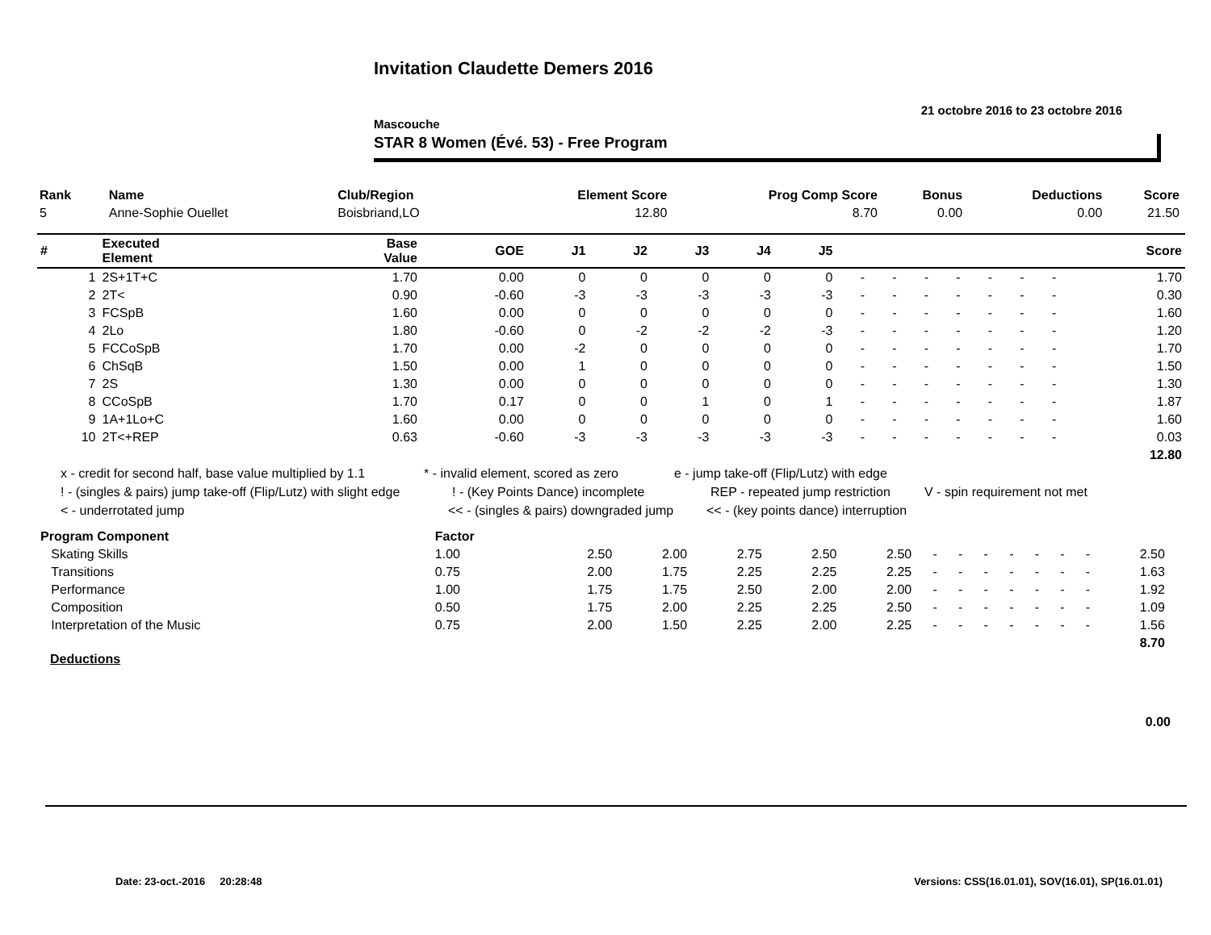Invitation Claudette Demers 2016
21 octobre 2016 to 23 octobre 2016
Mascouche
STAR 8 Women (Évé. 53) - Free Program
| Rank | Name | Club/Region | Element Score | Prog Comp Score | Bonus | Deductions | Score |
| --- | --- | --- | --- | --- | --- | --- | --- |
| 5 | Anne-Sophie Ouellet | Boisbriand,LO | 12.80 | 8.70 | 0.00 | 0.00 | 21.50 |
| # | Executed Element | Base Value | GOE | J1 | J2 | J3 | J4 | J5 | | | | | | | | Score |
| 1 | 2S+1T+C | 1.70 | 0.00 | 0 | 0 | 0 | 0 | 0 | - | - | - | - | - | - | - | 1.70 |
| 2 | 2T< | 0.90 | -0.60 | -3 | -3 | -3 | -3 | -3 | - | - | - | - | - | - | - | 0.30 |
| 3 | FCSpB | 1.60 | 0.00 | 0 | 0 | 0 | 0 | 0 | - | - | - | - | - | - | - | 1.60 |
| 4 | 2Lo | 1.80 | -0.60 | 0 | -2 | -2 | -2 | -3 | - | - | - | - | - | - | - | 1.20 |
| 5 | FCCoSpB | 1.70 | 0.00 | -2 | 0 | 0 | 0 | 0 | - | - | - | - | - | - | - | 1.70 |
| 6 | ChSqB | 1.50 | 0.00 | 1 | 0 | 0 | 0 | 0 | - | - | - | - | - | - | - | 1.50 |
| 7 | 2S | 1.30 | 0.00 | 0 | 0 | 0 | 0 | 0 | - | - | - | - | - | - | - | 1.30 |
| 8 | CCoSpB | 1.70 | 0.17 | 0 | 0 | 1 | 0 | 1 | - | - | - | - | - | - | - | 1.87 |
| 9 | 1A+1Lo+C | 1.60 | 0.00 | 0 | 0 | 0 | 0 | 0 | - | - | - | - | - | - | - | 1.60 |
| 10 | 2T<+REP | 0.63 | -0.60 | -3 | -3 | -3 | -3 | -3 | - | - | - | - | - | - | - | 0.03 |
| | | | | | | | | | | | | | | | | 12.80 |
x - credit for second half, base value multiplied by 1.1 * - invalid element, scored as zero e - jump take-off (Flip/Lutz) with edge
! - (singles & pairs) jump take-off (Flip/Lutz) with slight edge! - (Key Points Dance) incomplete REP - repeated jump restriction V - spin requirement not met
< - underrotated jump << - (singles & pairs) downgraded jump << - (key points dance) interruption
| Program Component | Factor | | | | | | | | | | | | | | |
| Skating Skills | 1.00 | 2.50 | 2.00 | 2.75 | 2.50 | 2.50 | - | - | - | - | - | - | - | 2.50 | |
| Transitions | 0.75 | 2.00 | 1.75 | 2.25 | 2.25 | 2.25 | - | - | - | - | - | - | - | 1.63 | |
| Performance | 1.00 | 1.75 | 1.75 | 2.50 | 2.00 | 2.00 | - | - | - | - | - | - | - | 1.92 | |
| Composition | 0.50 | 1.75 | 2.00 | 2.25 | 2.25 | 2.50 | - | - | - | - | - | - | - | 1.09 | |
| Interpretation of the Music | 0.75 | 2.00 | 1.50 | 2.25 | 2.00 | 2.25 | - | - | - | - | - | - | - | 1.56 | |
| | | | | | | | | | | | | | | 8.70 | |
Deductions
0.00
Date: 23-oct.-2016 20:28:48
Versions: CSS(16.01.01), SOV(16.01), SP(16.01.01)